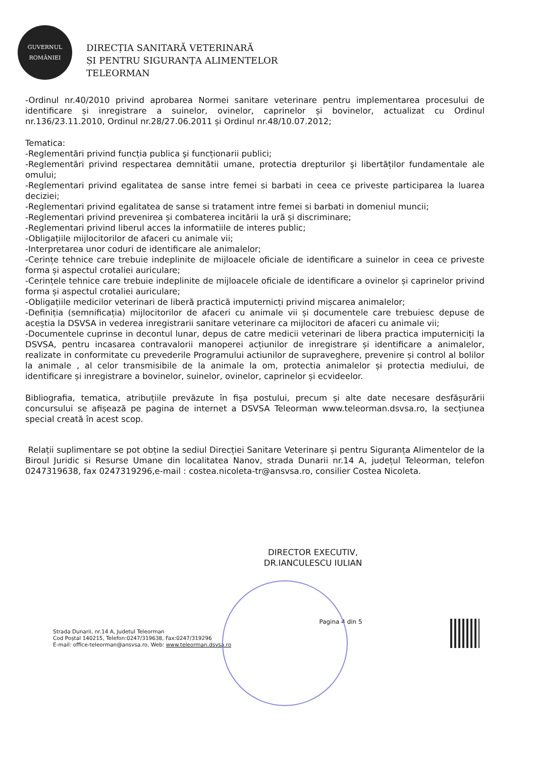GUVERNUL
ROMÂNIEI
DIRECȚIA SANITARĂ VETERINARĂ
ȘI PENTRU SIGURANȚA ALIMENTELOR
TELEORMAN
-Ordinul nr.40/2010 privind aprobarea Normei sanitare veterinare pentru implementarea procesului de identificare și inregistrare a suinelor, ovinelor, caprinelor și bovinelor, actualizat cu Ordinul nr.136/23.11.2010, Ordinul nr.28/27.06.2011 și Ordinul nr.48/10.07.2012;
Tematica:
-Reglementări privind funcția publica şi funcționarii publici;
-Reglementări privind respectarea demnitătii umane, protectia drepturilor şi libertăților fundamentale ale omului;
-Reglementari privind egalitatea de sanse intre femei si barbati in ceea ce priveste participarea la luarea deciziei;
-Reglementari privind egalitatea de sanse si tratament intre femei si barbati in domeniul muncii;
-Reglementari privind prevenirea și combaterea incitării la ură și discriminare;
-Reglementari privind liberul acces la informatiile de interes public;
-Obligațiile mijlocitorilor de afaceri cu animale vii;
-Interpretarea unor coduri de identificare ale animalelor;
-Cerințe tehnice care trebuie indeplinite de mijloacele oficiale de identificare a suinelor in ceea ce priveste forma și aspectul crotaliei auriculare;
-Cerințele tehnice care trebuie indeplinite de mijloacele oficiale de identificare a ovinelor și caprinelor privind forma și aspectul crotaliei auriculare;
-Obligațiile medicilor veterinari de liberă practică imputernicți privind mișcarea animalelor;
-Definiția (semnificația) mijlocitorilor de afaceri cu animale vii și documentele care trebuiesc depuse de aceștia la DSVSA in vederea inregistrarii sanitare veterinare ca mijlocitori de afaceri cu animale vii;
-Documentele cuprinse in decontul lunar, depus de catre medicii veterinari de libera practica imputerniciți la DSVSA, pentru incasarea contravalorii manoperei acțiunilor de inregistrare și identificare a animalelor, realizate in conformitate cu prevederile Programului actiunilor de supraveghere, prevenire și control al bolilor la animale , al celor transmisibile de la animale la om, protectia animalelor și protectia mediului, de identificare și inregistrare a bovinelor, suinelor, ovinelor, caprinelor și ecvideelor.
Bibliografia, tematica, atribuțiile prevăzute în fișa postului, precum și alte date necesare desfășurării concursului se afișează pe pagina de internet a DSVSA Teleorman www.teleorman.dsvsa.ro, la secțiunea special creată în acest scop.
Relații suplimentare se pot obține la sediul Direcției Sanitare Veterinare și pentru Siguranța Alimentelor de la Biroul Juridic si Resurse Umane din localitatea Nanov, strada Dunarii nr.14 A, județul Teleorman, telefon 0247319638, fax 0247319296,e-mail : costea.nicoleta-tr@ansvsa.ro, consilier Costea Nicoleta.
DIRECTOR EXECUTIV,
DR.IANCULESCU IULIAN
Strada Dunarii, nr.14 A, Judetul Teleorman
Cod Poștal 140215, Telefon:0247/319638, Fax:0247/319296
E-mail: office-teleorman@ansvsa.ro, Web: www.teleorman.dsvsa.ro
Pagina 4 din 5